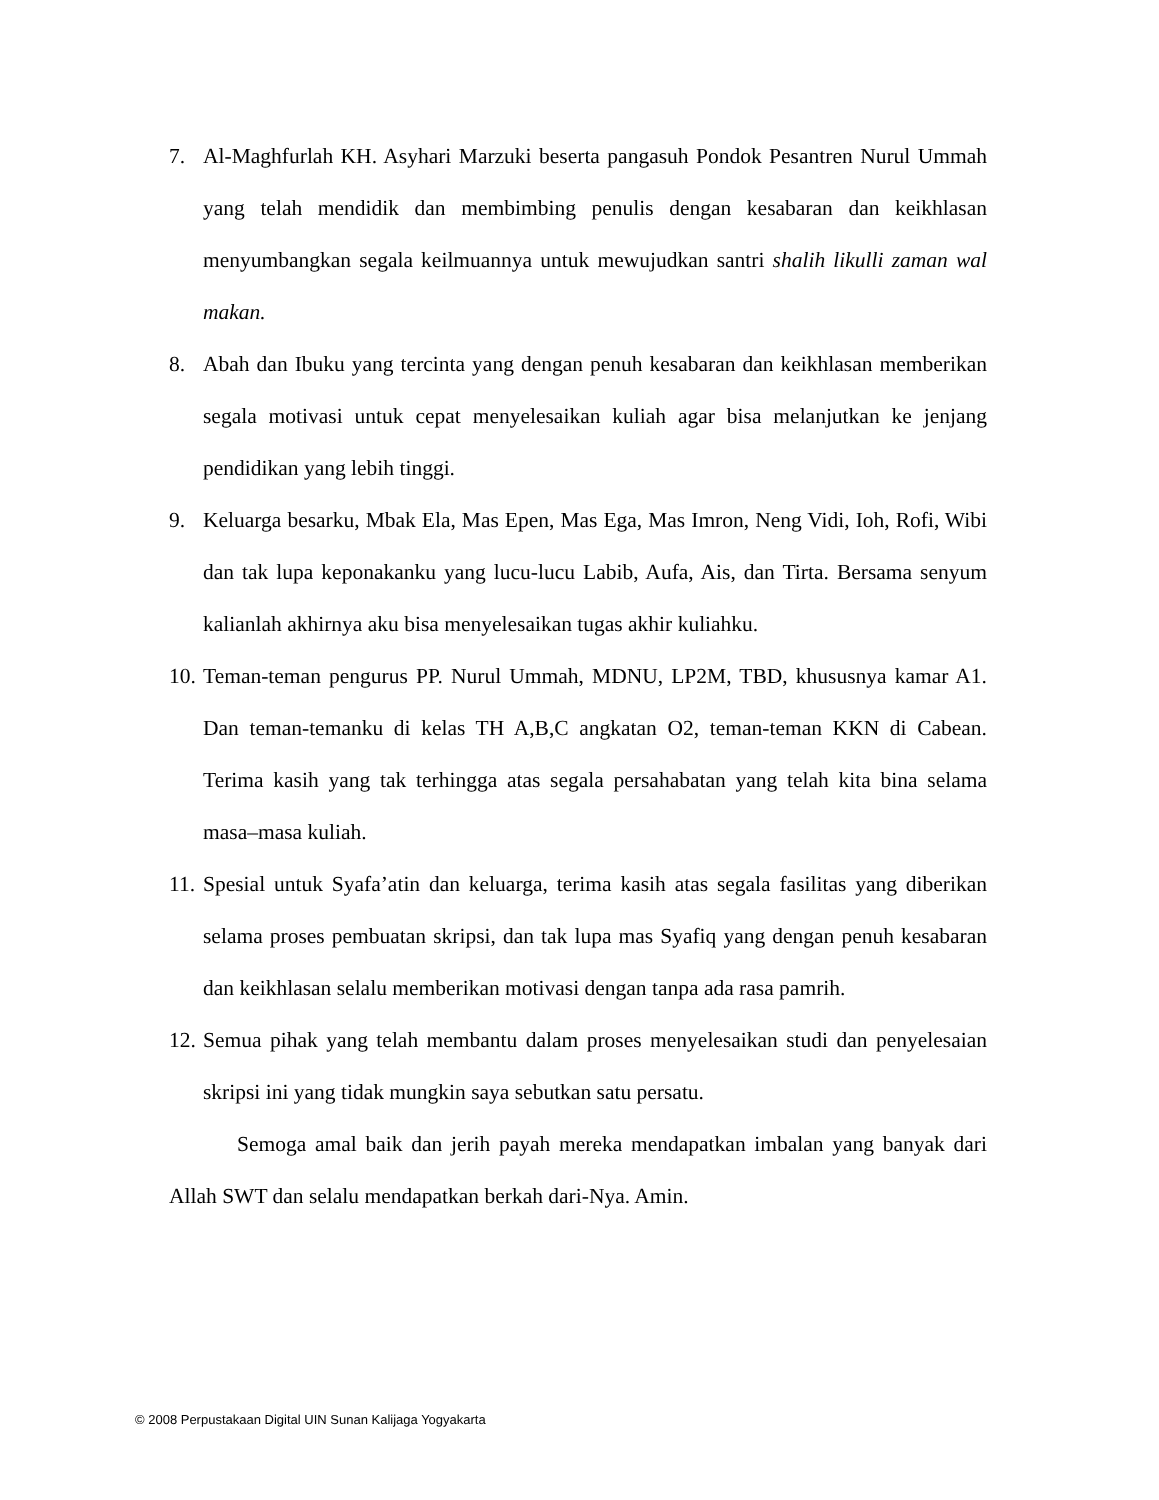7. Al-Maghfurlah KH. Asyhari Marzuki beserta pangasuh Pondok Pesantren Nurul Ummah yang telah mendidik dan membimbing penulis dengan kesabaran dan keikhlasan menyumbangkan segala keilmuannya untuk mewujudkan santri shalih likulli zaman wal makan.
8. Abah dan Ibuku yang tercinta yang dengan penuh kesabaran dan keikhlasan memberikan segala motivasi untuk cepat menyelesaikan kuliah agar bisa melanjutkan ke jenjang pendidikan yang lebih tinggi.
9. Keluarga besarku, Mbak Ela, Mas Epen, Mas Ega, Mas Imron, Neng Vidi, Ioh, Rofi, Wibi dan tak lupa keponakanku yang lucu-lucu Labib, Aufa, Ais, dan Tirta. Bersama senyum kalianlah akhirnya aku bisa menyelesaikan tugas akhir kuliahku.
10. Teman-teman pengurus PP. Nurul Ummah, MDNU, LP2M, TBD, khususnya kamar A1. Dan teman-temanku di kelas TH A,B,C angkatan O2, teman-teman KKN di Cabean. Terima kasih yang tak terhingga atas segala persahabatan yang telah kita bina selama masa–masa kuliah.
11. Spesial untuk Syafa’atin dan keluarga, terima kasih atas segala fasilitas yang diberikan selama proses pembuatan skripsi, dan tak lupa mas Syafiq yang dengan penuh kesabaran dan keikhlasan selalu memberikan motivasi dengan tanpa ada rasa pamrih.
12. Semua pihak yang telah membantu dalam proses menyelesaikan studi dan penyelesaian skripsi ini yang tidak mungkin saya sebutkan satu persatu.
Semoga amal baik dan jerih payah mereka mendapatkan imbalan yang banyak dari Allah SWT dan selalu mendapatkan berkah dari-Nya. Amin.
© 2008 Perpustakaan Digital UIN Sunan Kalijaga Yogyakarta